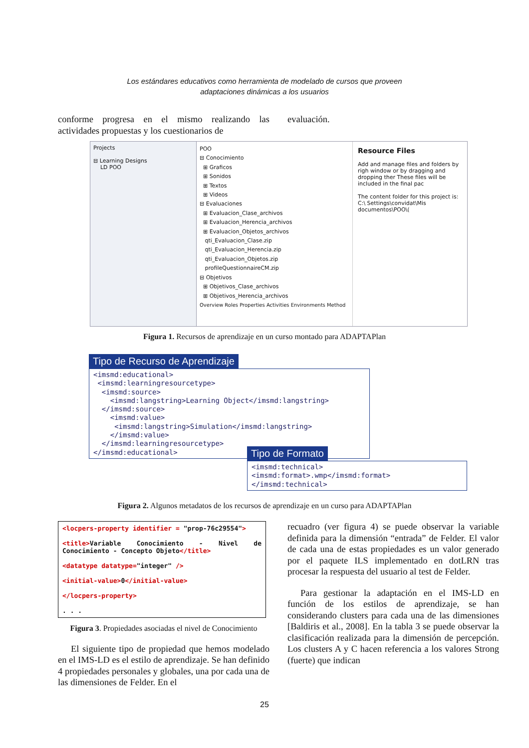Los estándares educativos como herramienta de modelado de cursos que proveen
adaptaciones dinámicas a los usuarios
conforme progresa en el mismo realizando las actividades propuestas y los cuestionarios de
evaluación.
Projects
⊟ Learning Designs
LD POO
POO
⊟ Conocimiento
⊞ Graficos
⊞ Sonidos
⊞ Textos
⊞ Videos
⊟ Evaluaciones
⊞ Evaluacion_Clase_archivos
⊞ Evaluacion_Herencia_archivos
⊞ Evaluacion_Objetos_archivos
qti_Evaluacion_Clase.zip
qti_Evaluacion_Herencia.zip
qti_Evaluacion_Objetos.zip
profileQuestionnaireCM.zip
⊟ Objetivos
⊞ Objetivos_Clase_archivos
⊞ Objetivos_Herencia_archivos
Overview Roles Properties Activities Environments Method
Resource Files
Add and manage files and folders by righ window or by dragging and dropping ther These files will be included in the final pac
The content folder for this project is: C:\ Settings\convidat\Mis documentos\POO\(
Figura 1. Recursos de aprendizaje en un curso montado para ADAPTAPlan
Tipo de Recurso de Aprendizaje
<imsmd:educational> <imsmd:learningresourcetype> <imsmd:source> <imsmd:langstring>Learning Object</imsmd:langstring> </imsmd:source> <imsmd:value> <imsmd:langstring>Simulation</imsmd:langstring> </imsmd:value> </imsmd:learningresourcetype> </imsmd:educational>
Tipo de Formato
<imsmd:technical> <imsmd:format>.wmp</imsmd:format> </imsmd:technical>
Figura 2. Algunos metadatos de los recursos de aprendizaje en un curso para ADAPTAPlan
<locpers-property identifier = "prop-76c29554">
<title>Variable Conocimiento - Nivel de Conocimiento - Concepto Objeto</title>
<datatype datatype="integer" />
<initial-value>0</initial-value>
</locpers-property>
. . .
Figura 3. Propiedades asociadas el nivel de Conocimiento
El siguiente tipo de propiedad que hemos modelado en el IMS-LD es el estilo de aprendizaje. Se han definido 4 propiedades personales y globales, una por cada una de las dimensiones de Felder. En el
recuadro (ver figura 4) se puede observar la variable definida para la dimensión “entrada” de Felder. El valor de cada una de estas propiedades es un valor generado por el paquete ILS implementado en dotLRN tras procesar la respuesta del usuario al test de Felder.
Para gestionar la adaptación en el IMS-LD en función de los estilos de aprendizaje, se han considerando clusters para cada una de las dimensiones [Baldiris et al., 2008]. En la tabla 3 se puede observar la clasificación realizada para la dimensión de percepción. Los clusters A y C hacen referencia a los valores Strong (fuerte) que indican
25